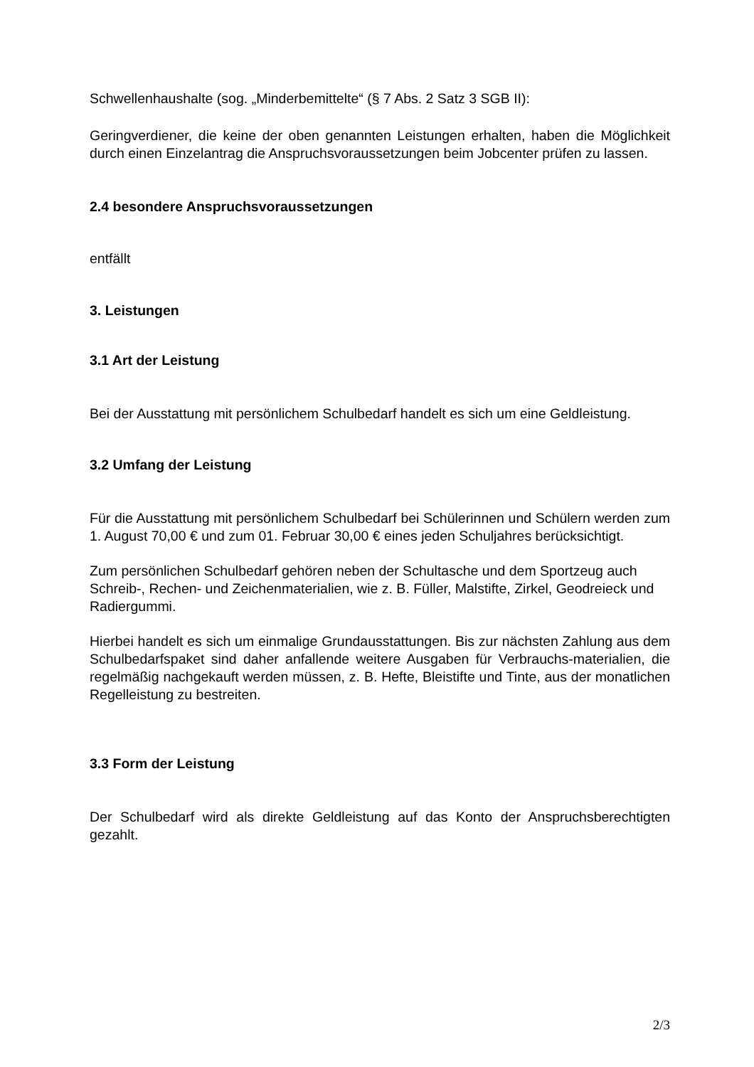Schwellenhaushalte (sog. „Minderbemittelte“ (§ 7 Abs. 2 Satz 3 SGB II):
Geringverdiener, die keine der oben genannten Leistungen erhalten, haben die Möglichkeit durch einen Einzelantrag die Anspruchsvoraussetzungen beim Jobcenter prüfen zu lassen.
2.4 besondere Anspruchsvoraussetzungen
entfällt
3. Leistungen
3.1 Art der Leistung
Bei der Ausstattung mit persönlichem Schulbedarf handelt es sich um eine Geldleistung.
3.2 Umfang der Leistung
Für die Ausstattung mit persönlichem Schulbedarf bei Schülerinnen und Schülern werden zum 1. August 70,00 € und zum 01. Februar 30,00 € eines jeden Schuljahres berücksichtigt.
Zum persönlichen Schulbedarf gehören neben der Schultasche und dem Sportzeug auch Schreib-, Rechen- und Zeichenmaterialien, wie z. B. Füller, Malstifte, Zirkel, Geodreieck und Radiergummi.
Hierbei handelt es sich um einmalige Grundausstattungen. Bis zur nächsten Zahlung aus dem Schulbedarfspaket sind daher anfallende weitere Ausgaben für Verbrauchs-materialien, die regelmäßig nachgekauft werden müssen, z. B. Hefte, Bleistifte und Tinte, aus der monatlichen Regelleistung zu bestreiten.
3.3 Form der Leistung
Der Schulbedarf wird als direkte Geldleistung auf das Konto der Anspruchsberechtigten gezahlt.
2/3